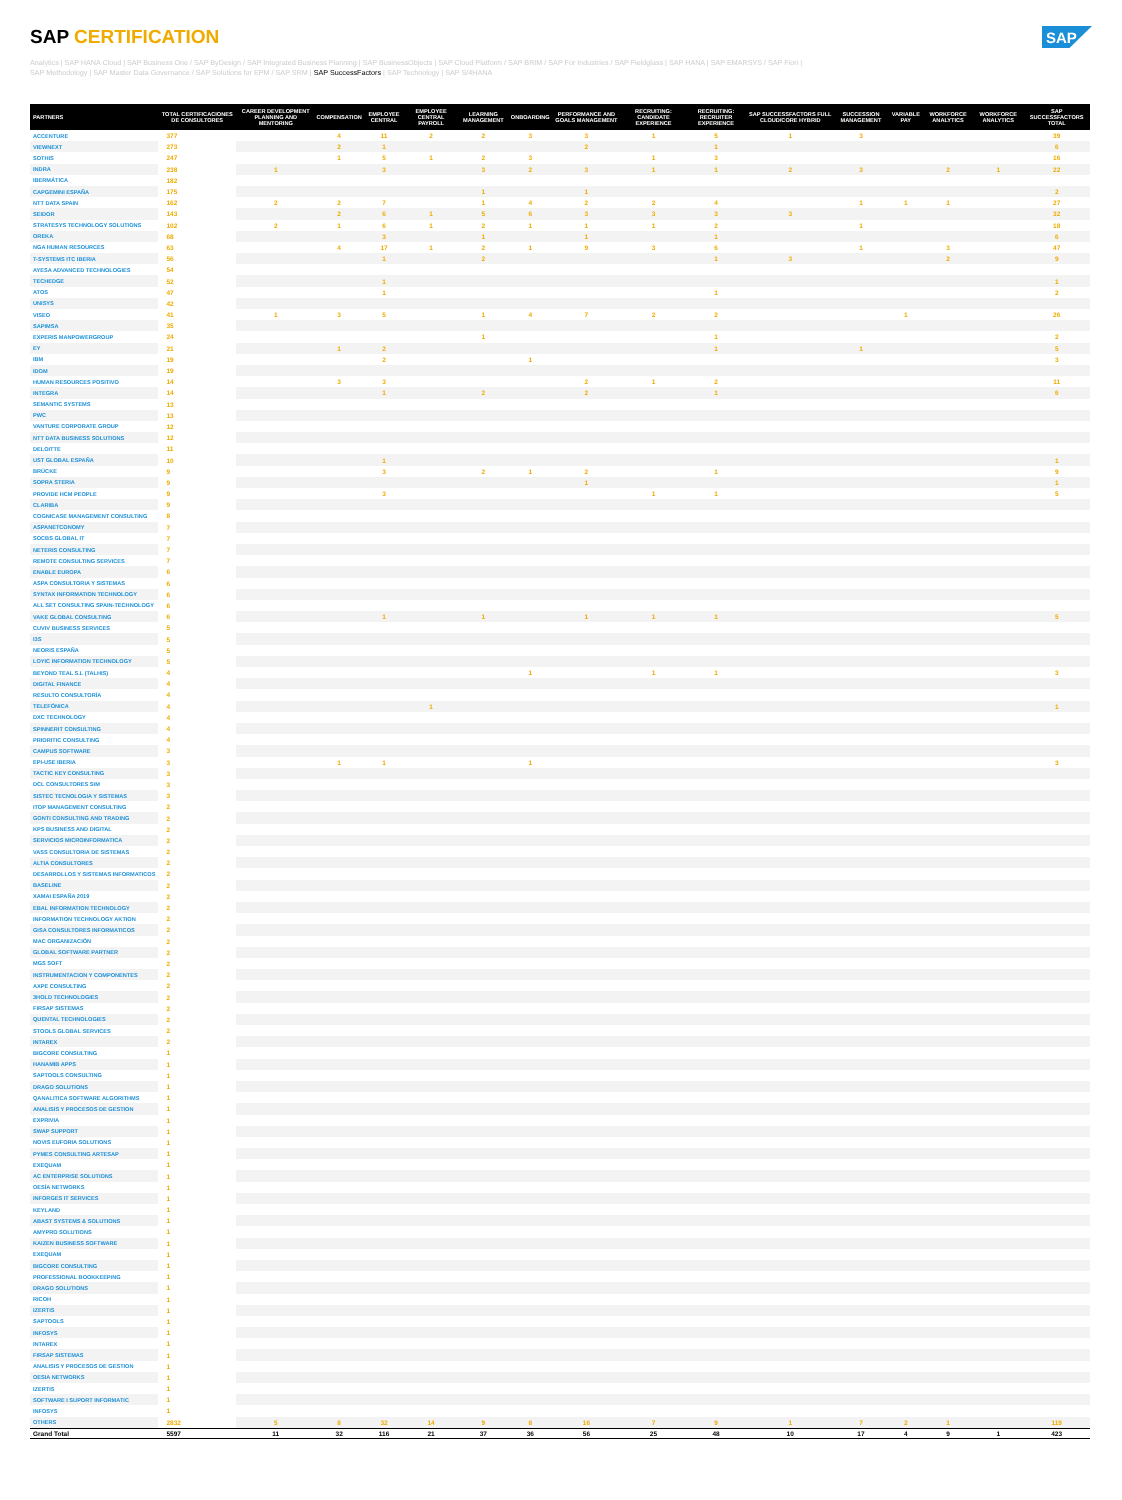SAP CERTIFICATION
SAP
Analytics | SAP HANA Cloud | SAP Business One / SAP ByDesign / SAP Integrated Business Planning | SAP BusinessObjects | SAP Cloud Platform / SAP BRIM / SAP For Industries / SAP Fieldglass | SAP HANA | SAP EMARSYS / SAP Fiori |
SAP Methodology | SAP Master Data Governance / SAP Solutions for EPM / SAP SRM | SAP SuccessFactors | SAP Technology | SAP S/4HANA
| PARTNERS | TOTAL CERTIFICACIONES DE CONSULTORES | CAREER DEVELOPMENT PLANNING AND MENTORING | COMPENSATION | EMPLOYEE CENTRAL | EMPLOYEE CENTRAL PAYROLL | LEARNING MANAGEMENT | ONBOARDING | PERFORMANCE AND GOALS MANAGEMENT | RECRUITING: CANDIDATE EXPERIENCE | RECRUITING: RECRUITER EXPERIENCE | SAP SUCCESSFACTORS FULL CLOUD/CORE HYBRID | SUCCESSION MANAGEMENT | VARIABLE PAY | WORKFORCE ANALYTICS | WORKFORCE ANALYTICS | SAP SUCCESSFACTORS TOTAL |
| --- | --- | --- | --- | --- | --- | --- | --- | --- | --- | --- | --- | --- | --- | --- | --- | --- |
| ACCENTURE | 377 | | 4 | 11 | 2 | 2 | 3 | 3 | 1 | 5 | 1 | 3 | | | | 39 |
| VIEWNEXT | 273 | | 2 | 1 | | | | 2 | | 1 | | | | | | 6 |
| SOTHIS | 247 | | 1 | 5 | 1 | 2 | 3 | | 1 | 3 | | | | | | 16 |
| INDRA | 238 | 1 | | 3 | | 3 | 2 | 3 | 1 | 1 | 2 | 3 | | 2 | 1 | 22 |
| IBERMÁTICA | 182 | | | | | | | | | | | | | | | |
| CAPGEMINI ESPAÑA | 175 | | | | | 1 | | 1 | | | | | | | | 2 |
| NTT DATA SPAIN | 162 | 2 | 2 | 7 | | 1 | 4 | 2 | 2 | 4 | | 1 | 1 | 1 | | 27 |
| SEIDOR | 143 | | 2 | 6 | 1 | 5 | 6 | 3 | 3 | 3 | 3 | | | | | 32 |
| STRATESYS TECHNOLOGY SOLUTIONS | 102 | 2 | 1 | 6 | 1 | 2 | 1 | 1 | 1 | 2 | | 1 | | | | 18 |
| OREKA | 68 | | | 3 | | 1 | | 1 | | 1 | | | | | | 6 |
| NGA HUMAN RESOURCES | 63 | | 4 | 17 | 1 | 2 | 1 | 9 | 3 | 6 | | 1 | | 3 | | 47 |
| T-SYSTEMS ITC IBERIA | 56 | | | 1 | | 2 | | | | 1 | 3 | | | 2 | | 9 |
| AYESA ADVANCED TECHNOLOGIES | 54 | | | | | | | | | | | | | | | |
| TECHEDGE | 52 | | | 1 | | | | | | | | | | | | 1 |
| ATOS | 47 | | | 1 | | | | | | 1 | | | | | | 2 |
| UNISYS | 42 | | | | | | | | | | | | | | | |
| VISEO | 41 | 1 | 3 | 5 | | 1 | 4 | 7 | 2 | 2 | | | 1 | | | 26 |
| SAPIMSA | 35 | | | | | | | | | | | | | | | |
| EXPERIS MANPOWERGROUP | 24 | | | | | 1 | | | | 1 | | | | | | 2 |
| EY | 21 | | 1 | 2 | | | | | | 1 | | 1 | | | | 5 |
| IBM | 19 | | | 2 | | | 1 | | | | | | | | | 3 |
| IDOM | 19 | | | | | | | | | | | | | | | |
| HUMAN RESOURCES POSITIVO | 14 | | 3 | 3 | | | | 2 | 1 | 2 | | | | | | 11 |
| INTEGRA | 14 | | | 1 | | 2 | | 2 | | 1 | | | | | | 6 |
| SEMANTIC SYSTEMS | 13 | | | | | | | | | | | | | | | |
| PWC | 13 | | | | | | | | | | | | | | | |
| VANTURE CORPORATE GROUP | 12 | | | | | | | | | | | | | | | |
| NTT DATA BUSINESS SOLUTIONS | 12 | | | | | | | | | | | | | | | |
| DELOITTE | 11 | | | | | | | | | | | | | | | |
| UST GLOBAL ESPAÑA | 10 | | | 1 | | | | | | | | | | | | 1 |
| BRÜCKE | 9 | | | 3 | | 2 | 1 | 2 | | 1 | | | | | | 9 |
| SOPRA STERIA | 9 | | | | | | | 1 | | | | | | | | 1 |
| PROVIDE HCM PEOPLE | 9 | | | 3 | | | | | 1 | 1 | | | | | | 5 |
| CLARIBA | 9 | | | | | | | | | | | | | | | |
| COGNICASE MANAGEMENT CONSULTING | 8 | | | | | | | | | | | | | | | |
| ASPANETCONOMY | 7 | | | | | | | | | | | | | | | |
| SOCBS GLOBAL IT | 7 | | | | | | | | | | | | | | | |
| NETERIS CONSULTING | 7 | | | | | | | | | | | | | | | |
| REMOTE CONSULTING SERVICES | 7 | | | | | | | | | | | | | | | |
| ENABLE EUROPA | 6 | | | | | | | | | | | | | | | |
| ASPA CONSULTORIA Y SISTEMAS | 6 | | | | | | | | | | | | | | | |
| SYNTAX INFORMATION TECHNOLOGY | 6 | | | | | | | | | | | | | | | |
| ALL SET CONSULTING SPAIN-TECHNOLOGY | 6 | | | | | | | | | | | | | | | |
| VAKE GLOBAL CONSULTING | 6 | | | 1 | | 1 | | 1 | 1 | 1 | | | | | | 5 |
| CUVIV BUSINESS SERVICES | 5 | | | | | | | | | | | | | | | |
| I3S | 5 | | | | | | | | | | | | | | | |
| NEORIS ESPAÑA | 5 | | | | | | | | | | | | | | | |
| LOYIC INFORMATION TECHNOLOGY | 5 | | | | | | | | | | | | | | | |
| BEYOND TEAL S.L (TALHIS) | 4 | | | | | | 1 | | 1 | 1 | | | | | | 3 |
| DIGITAL FINANCE | 4 | | | | | | | | | | | | | | | |
| RESULTO CONSULTORÍA | 4 | | | | | | | | | | | | | | | |
| TELEFÓNICA | 4 | | | | 1 | | | | | | | | | | | 1 |
| DXC TECHNOLOGY | 4 | | | | | | | | | | | | | | | |
| SPINNERIT CONSULTING | 4 | | | | | | | | | | | | | | | |
| PRIORITIC CONSULTING | 4 | | | | | | | | | | | | | | | |
| CAMPUS SOFTWARE | 3 | | | | | | | | | | | | | | | |
| EPI-USE IBERIA | 3 | | 1 | 1 | | | 1 | | | | | | | | | 3 |
| TACTIC KEY CONSULTING | 3 | | | | | | | | | | | | | | | |
| DCL CONSULTORES SIM | 3 | | | | | | | | | | | | | | | |
| SISTEC TECNOLOGIA Y SISTEMAS | 3 | | | | | | | | | | | | | | | |
| ITOP MANAGEMENT CONSULTING | 2 | | | | | | | | | | | | | | | |
| GONTI CONSULTING AND TRADING | 2 | | | | | | | | | | | | | | | |
| KPS BUSINESS AND DIGITAL | 2 | | | | | | | | | | | | | | | |
| SERVICIOS MICROINFORMATICA | 2 | | | | | | | | | | | | | | | |
| VASS CONSULTORIA DE SISTEMAS | 2 | | | | | | | | | | | | | | | |
| ALTIA CONSULTORES | 2 | | | | | | | | | | | | | | | |
| DESARROLLOS Y SISTEMAS INFORMATICOS | 2 | | | | | | | | | | | | | | | |
| BASELINE | 2 | | | | | | | | | | | | | | | |
| XAMAI ESPAÑA 2019 | 2 | | | | | | | | | | | | | | | |
| EBAL INFORMATION TECHNOLOGY | 2 | | | | | | | | | | | | | | | |
| INFORMATION TECHNOLOGY AKTION | 2 | | | | | | | | | | | | | | | |
| GISA CONSULTORES INFORMATICOS | 2 | | | | | | | | | | | | | | | |
| MAC ORGANIZACIÓN | 2 | | | | | | | | | | | | | | | |
| GLOBAL SOFTWARE PARTNER | 2 | | | | | | | | | | | | | | | |
| MGS SOFT | 2 | | | | | | | | | | | | | | | |
| INSTRUMENTACION Y COMPONENTES | 2 | | | | | | | | | | | | | | | |
| AXPE CONSULTING | 2 | | | | | | | | | | | | | | | |
| 3HOLD TECHNOLOGIES | 2 | | | | | | | | | | | | | | | |
| FIRSAP SISTEMAS | 2 | | | | | | | | | | | | | | | |
| QUENTAL TECHNOLOGIES | 2 | | | | | | | | | | | | | | | |
| STOOLS GLOBAL SERVICES | 2 | | | | | | | | | | | | | | | |
| INTAREX | 2 | | | | | | | | | | | | | | | |
| BIGCORE CONSULTING | 1 | | | | | | | | | | | | | | | |
| HANAMIB APPS | 1 | | | | | | | | | | | | | | | |
| SAPTOOLS CONSULTING | 1 | | | | | | | | | | | | | | | |
| DRAGO SOLUTIONS | 1 | | | | | | | | | | | | | | | |
| QANALITICA SOFTWARE ALGORITHMS | 1 | | | | | | | | | | | | | | | |
| ANALISIS Y PROCESOS DE GESTION | 1 | | | | | | | | | | | | | | | |
| EXPRIVIA | 1 | | | | | | | | | | | | | | | |
| SWAP SUPPORT | 1 | | | | | | | | | | | | | | | |
| NOVIS EUFORIA SOLUTIONS | 1 | | | | | | | | | | | | | | | |
| PYMES CONSULTING ARTESAP | 1 | | | | | | | | | | | | | | | |
| EXEQUAM | 1 | | | | | | | | | | | | | | | |
| AC ENTERPRISE SOLUTIONS | 1 | | | | | | | | | | | | | | | |
| OESÍA NETWORKS | 1 | | | | | | | | | | | | | | | |
| INFORGES IT SERVICES | 1 | | | | | | | | | | | | | | | |
| KEYLAND | 1 | | | | | | | | | | | | | | | |
| ABAST SYSTEMS & SOLUTIONS | 1 | | | | | | | | | | | | | | | |
| AMYPRO SOLUTIONS | 1 | | | | | | | | | | | | | | | |
| KAIZEN BUSINESS SOFTWARE | 1 | | | | | | | | | | | | | | | |
| EXEQUAM | 1 | | | | | | | | | | | | | | | |
| BIGCORE CONSULTING | 1 | | | | | | | | | | | | | | | |
| PROFESSIONAL BOOKKEEPING | 1 | | | | | | | | | | | | | | | |
| DRAGO SOLUTIONS | 1 | | | | | | | | | | | | | | | |
| RICOH | 1 | | | | | | | | | | | | | | | |
| IZERTIS | 1 | | | | | | | | | | | | | | | |
| SAPTOOLS | 1 | | | | | | | | | | | | | | | |
| INFOSYS | 1 | | | | | | | | | | | | | | | |
| INTAREX | 1 | | | | | | | | | | | | | | | |
| FIRSAP SISTEMAS | 1 | | | | | | | | | | | | | | | |
| ANALISIS Y PROCESOS DE GESTION | 1 | | | | | | | | | | | | | | | |
| OESIA NETWORKS | 1 | | | | | | | | | | | | | | | |
| IZERTIS | 1 | | | | | | | | | | | | | | | |
| SOFTWARE I SUPORT INFORMATIC | 1 | | | | | | | | | | | | | | | |
| INFOSYS | 1 | | | | | | | | | | | | | | | |
| OTHERS | 2832 | 5 | 8 | 32 | 14 | 9 | 8 | 16 | 7 | 9 | 1 | 7 | 2 | 1 | | 119 |
| Grand Total | 5597 | 11 | 32 | 116 | 21 | 37 | 36 | 56 | 25 | 48 | 10 | 17 | 4 | 9 | 1 | 423 |